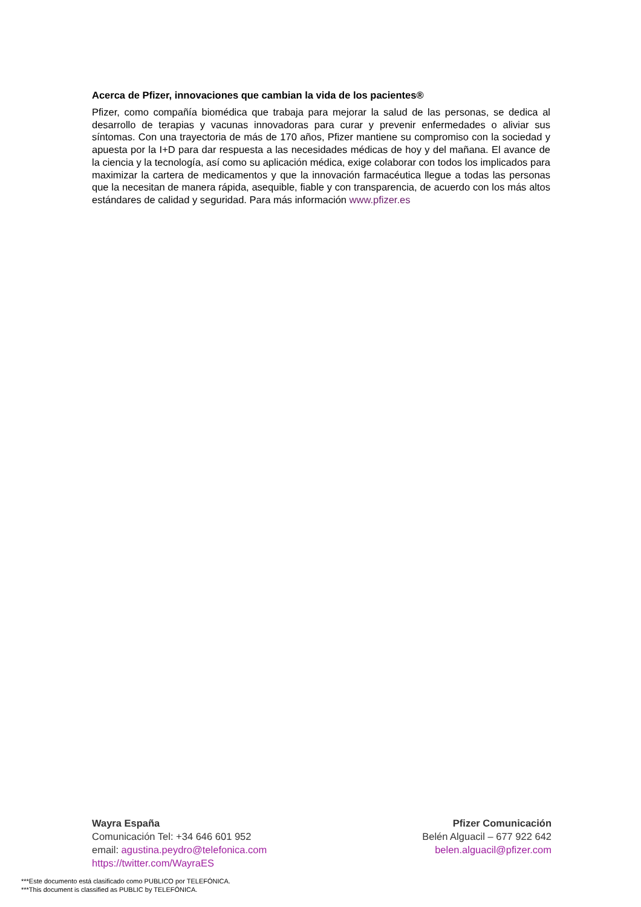Acerca de Pfizer, innovaciones que cambian la vida de los pacientes®
Pfizer, como compañía biomédica que trabaja para mejorar la salud de las personas, se dedica al desarrollo de terapias y vacunas innovadoras para curar y prevenir enfermedades o aliviar sus síntomas. Con una trayectoria de más de 170 años, Pfizer mantiene su compromiso con la sociedad y apuesta por la I+D para dar respuesta a las necesidades médicas de hoy y del mañana. El avance de la ciencia y la tecnología, así como su aplicación médica, exige colaborar con todos los implicados para maximizar la cartera de medicamentos y que la innovación farmacéutica llegue a todas las personas que la necesitan de manera rápida, asequible, fiable y con transparencia, de acuerdo con los más altos estándares de calidad y seguridad. Para más información www.pfizer.es
Wayra España
Comunicación Tel: +34 646 601 952
email: agustina.peydro@telefonica.com
https://twitter.com/WayraES
Pfizer Comunicación
Belén Alguacil – 677 922 642
belen.alguacil@pfizer.com
***Este documento está clasificado como PUBLICO por TELEFÓNICA.
***This document is classified as PUBLIC by TELEFÓNICA.